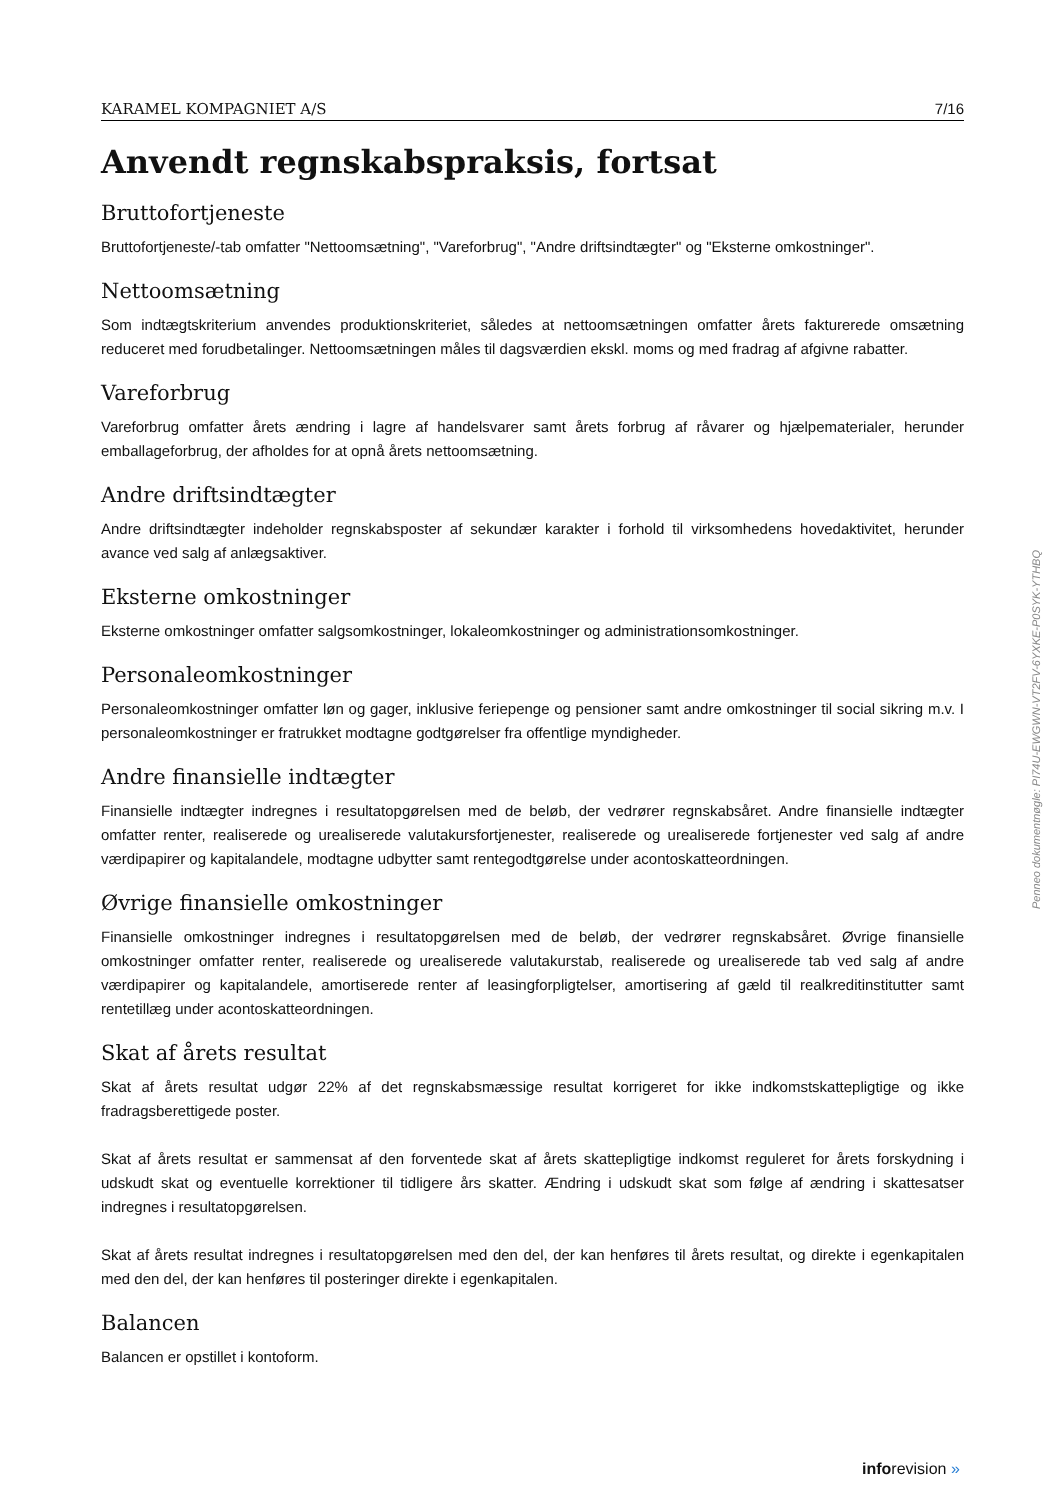KARAMEL KOMPAGNIET A/S 7/16
Anvendt regnskabspraksis, fortsat
Bruttofortjeneste
Bruttofortjeneste/-tab omfatter "Nettoomsætning", "Vareforbrug", "Andre driftsindtægter" og "Eksterne omkostninger".
Nettoomsætning
Som indtægtskriterium anvendes produktionskriteriet, således at nettoomsætningen omfatter årets fakturerede omsætning reduceret med forudbetalinger. Nettoomsætningen måles til dagsværdien ekskl. moms og med fradrag af afgivne rabatter.
Vareforbrug
Vareforbrug omfatter årets ændring i lagre af handelsvarer samt årets forbrug af råvarer og hjælpematerialer, herunder emballageforbrug, der afholdes for at opnå årets nettoomsætning.
Andre driftsindtægter
Andre driftsindtægter indeholder regnskabsposter af sekundær karakter i forhold til virksomhedens hovedaktivitet, herunder avance ved salg af anlægsaktiver.
Eksterne omkostninger
Eksterne omkostninger omfatter salgsomkostninger, lokaleomkostninger og administrationsomkostninger.
Personaleomkostninger
Personaleomkostninger omfatter løn og gager, inklusive feriepenge og pensioner samt andre omkostninger til social sikring m.v. I personaleomkostninger er fratrukket modtagne godtgørelser fra offentlige myndigheder.
Andre finansielle indtægter
Finansielle indtægter indregnes i resultatopgørelsen med de beløb, der vedrører regnskabsåret. Andre finansielle indtægter omfatter renter, realiserede og urealiserede valutakursfortjenester, realiserede og urealiserede fortjenester ved salg af andre værdipapirer og kapitalandele, modtagne udbytter samt rentegodtgørelse under acontoskatteordningen.
Øvrige finansielle omkostninger
Finansielle omkostninger indregnes i resultatopgørelsen med de beløb, der vedrører regnskabsåret. Øvrige finansielle omkostninger omfatter renter, realiserede og urealiserede valutakurstab, realiserede og urealiserede tab ved salg af andre værdipapirer og kapitalandele, amortiserede renter af leasingforpligtelser, amortisering af gæld til realkreditinstitutter samt rentetillæg under acontoskatteordningen.
Skat af årets resultat
Skat af årets resultat udgør 22% af det regnskabsmæssige resultat korrigeret for ikke indkomstskattepligtige og ikke fradragsberettigede poster.
Skat af årets resultat er sammensat af den forventede skat af årets skattepligtige indkomst reguleret for årets forskydning i udskudt skat og eventuelle korrektioner til tidligere års skatter. Ændring i udskudt skat som følge af ændring i skattesatser indregnes i resultatopgørelsen.
Skat af årets resultat indregnes i resultatopgørelsen med den del, der kan henføres til årets resultat, og direkte i egenkapitalen med den del, der kan henføres til posteringer direkte i egenkapitalen.
Balancen
Balancen er opstillet i kontoform.
Penneo dokumentnøgle: PI74U-EWGWN-VT2FV-6YXKE-P0SYK-YTHBQ
inforevision »